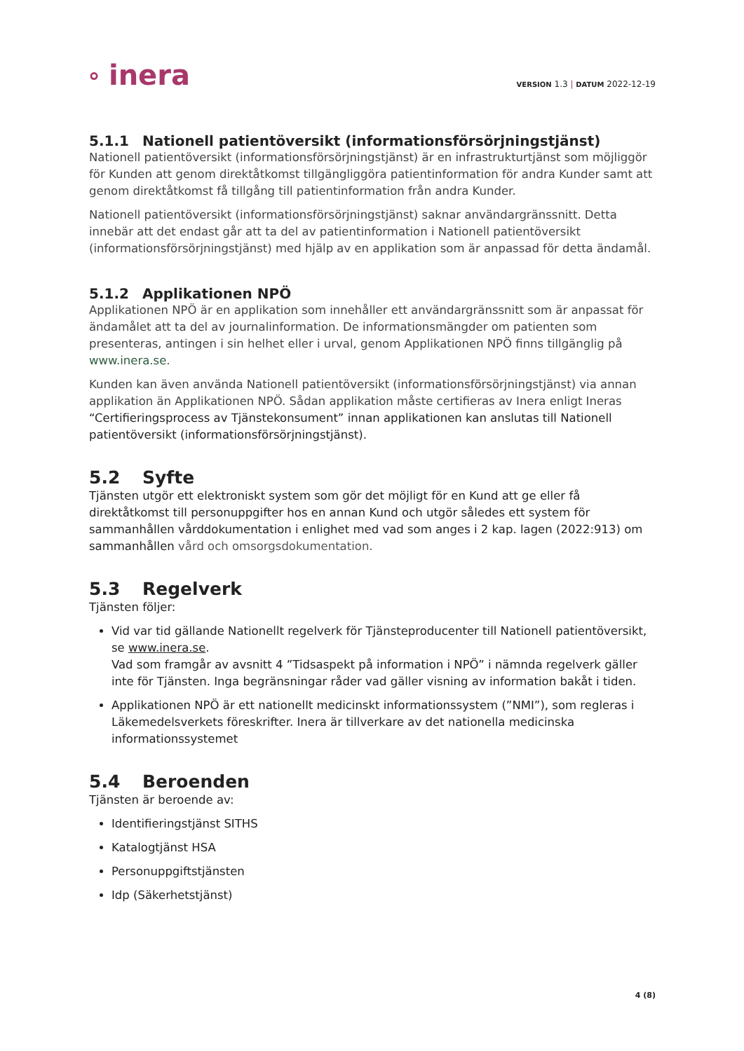⸰ inera
VERSION 1.3 | DATUM 2022-12-19
5.1.1 Nationell patientöversikt (informationsförsörjningstjänst)
Nationell patientöversikt (informationsförsörjningstjänst) är en infrastrukturtjänst som möjliggör för Kunden att genom direktåtkomst tillgängliggöra patientinformation för andra Kunder samt att genom direktåtkomst få tillgång till patientinformation från andra Kunder.
Nationell patientöversikt (informationsförsörjningstjänst) saknar användargränssnitt. Detta innebär att det endast går att ta del av patientinformation i Nationell patientöversikt (informationsförsörjningstjänst) med hjälp av en applikation som är anpassad för detta ändamål.
5.1.2 Applikationen NPÖ
Applikationen NPÖ är en applikation som innehåller ett användargränssnitt som är anpassat för ändamålet att ta del av journalinformation. De informationsmängder om patienten som presenteras, antingen i sin helhet eller i urval, genom Applikationen NPÖ finns tillgänglig på www.inera.se.
Kunden kan även använda Nationell patientöversikt (informationsförsörjningstjänst) via annan applikation än Applikationen NPÖ. Sådan applikation måste certifieras av Inera enligt Ineras “Certifieringsprocess av Tjänstekonsument” innan applikationen kan anslutas till Nationell patientöversikt (informationsförsörjningstjänst).
5.2 Syfte
Tjänsten utgör ett elektroniskt system som gör det möjligt för en Kund att ge eller få direktåtkomst till personuppgifter hos en annan Kund och utgör således ett system för sammanhållen vårddokumentation i enlighet med vad som anges i 2 kap. lagen (2022:913) om sammanhållen vård och omsorgsdokumentation.
5.3 Regelverk
Tjänsten följer:
Vid var tid gällande Nationellt regelverk för Tjänsteproducenter till Nationell patientöversikt, se www.inera.se.
Vad som framgår av avsnitt 4 ”Tidsaspekt på information i NPÖ” i nämnda regelverk gäller inte för Tjänsten. Inga begränsningar råder vad gäller visning av information bakåt i tiden.
Applikationen NPÖ är ett nationellt medicinskt informationssystem (”NMI”), som regleras i Läkemedelsverkets föreskrifter. Inera är tillverkare av det nationella medicinska informationssystemet
5.4 Beroenden
Tjänsten är beroende av:
Identifieringstjänst SITHS
Katalogtjänst HSA
Personuppgiftstjänsten
Idp (Säkerhetstjänst)
4 (8)